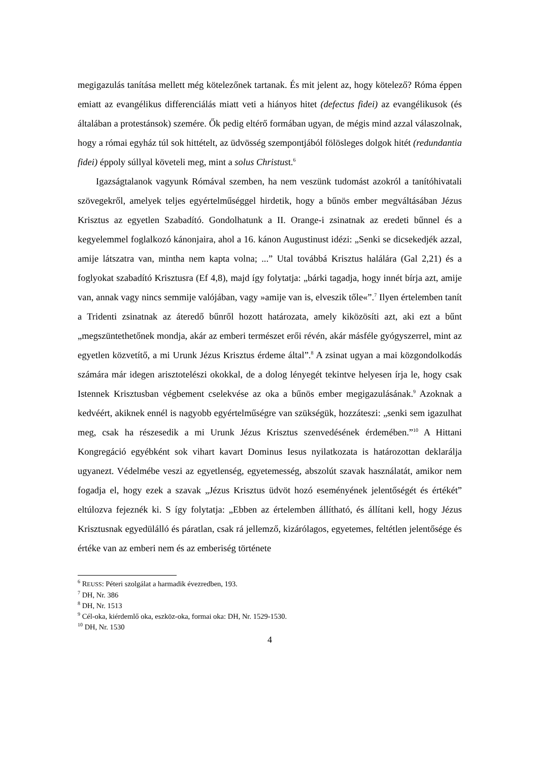megigazulás tanítása mellett még kötelezőnek tartanak. És mit jelent az, hogy kötelező? Róma éppen emiatt az evangélikus differenciálás miatt veti a hiányos hitet (defectus fidei) az evangélikusok (és általában a protestánsok) szemére. Ők pedig eltérő formában ugyan, de mégis mind azzal válaszolnak, hogy a római egyház túl sok hittételt, az üdvösség szempontjából fölösleges dolgok hitét (redundantia fidei) éppoly súllyal követeli meg, mint a solus Christust.<sup>6</sup>
Igazságtalanok vagyunk Rómával szemben, ha nem veszünk tudomást azokról a tanítóhivatali szövegekről, amelyek teljes egyértelműséggel hirdetik, hogy a bűnös ember megváltásában Jézus Krisztus az egyetlen Szabadító. Gondolhatunk a II. Orange-i zsinatnak az eredeti bűnnel és a kegyelemmel foglalkozó kánonjaira, ahol a 16. kánon Augustinust idézi: „Senki se dicsekedjék azzal, amije látszatra van, mintha nem kapta volna; ...” Utal továbbá Krisztus halálára (Gal 2,21) és a foglyokat szabadító Krisztusra (Ef 4,8), majd így folytatja: „bárki tagadja, hogy innét bírja azt, amije van, annak vagy nincs semmije valójában, vagy »amije van is, elveszik tőle«”.<sup>7</sup> Ilyen értelemben tanít a Tridenti zsinatnak az áteredő bűnről hozott határozata, amely kiközösíti azt, aki ezt a bűnt „megszüntethetőnek mondja, akár az emberi természet erői révén, akár másféle gyógyszerrel, mint az egyetlen közvetítő, a mi Urunk Jézus Krisztus érdeme által”.<sup>8</sup> A zsinat ugyan a mai közgondolkodás számára már idegen arisztotelészi okokkal, de a dolog lényegét tekintve helyesen írja le, hogy csak Istennek Krisztusban végbement cselekvése az oka a bűnös ember megigazulásának.<sup>9</sup> Azoknak a kedvéért, akiknek ennél is nagyobb egyértelműségre van szükségük, hozzáteszi: „senki sem igazulhat meg, csak ha részesedik a mi Urunk Jézus Krisztus szenvedésének érdemében.”<sup>10</sup> A Hittani Kongregáció egyébként sok vihart kavart Dominus Iesus nyilatkozata is határozottan deklarálja ugyanezt. Védelmébe veszi az egyetlenség, egyetemesség, abszolút szavak használatát, amikor nem fogadja el, hogy ezek a szavak „Jézus Krisztus üdvöt hozó eseményének jelentőségét és értékét” eltúlozva fejeznék ki. S így folytatja: „Ebben az értelemben állítható, és állítani kell, hogy Jézus Krisztusnak egyedülálló és páratlan, csak rá jellemző, kizárólagos, egyetemes, feltétlen jelentősége és értéke van az emberi nem és az emberiség története
<sup>6</sup> REUSS: Péteri szolgálat a harmadik évezredben, 193.
<sup>7</sup> DH, Nr. 386
<sup>8</sup> DH, Nr. 1513
<sup>9</sup> Cél-oka, kiérdemlő oka, eszköz-oka, formai oka: DH, Nr. 1529-1530.
<sup>10</sup> DH, Nr. 1530
4